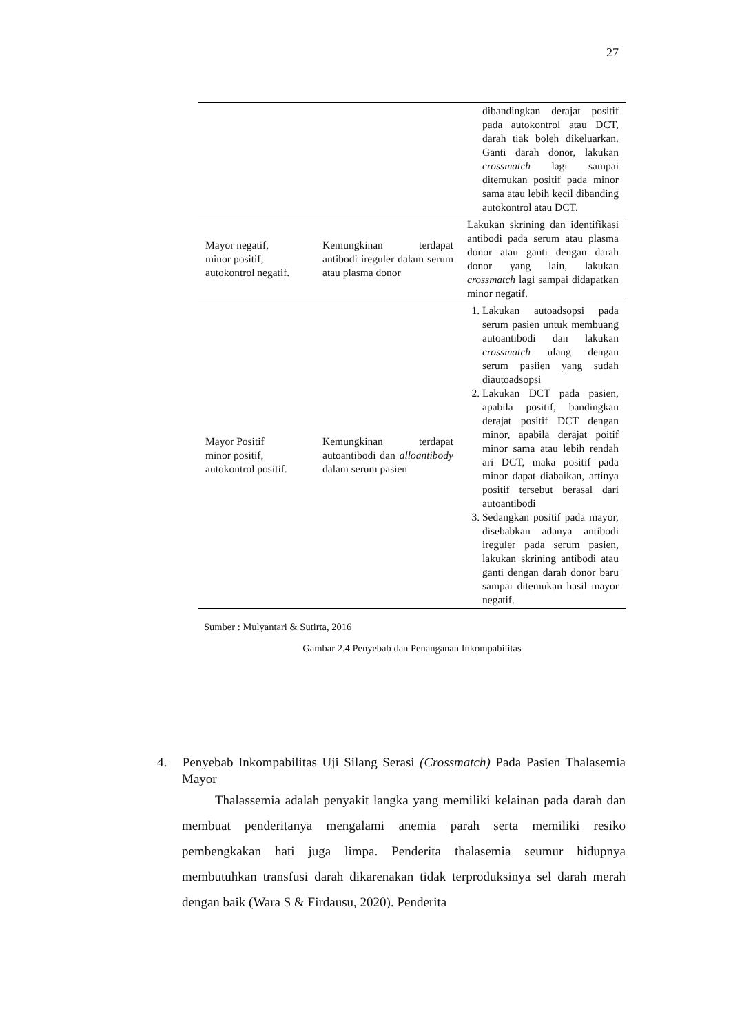27
| | | dibandingkan derajat positif pada autokontrol atau DCT, darah tiak boleh dikeluarkan. Ganti darah donor, lakukan crossmatch lagi sampai ditemukan positif pada minor sama atau lebih kecil dibanding autokontrol atau DCT. |
| Mayor negatif, minor positif, autokontrol negatif. | Kemungkinan terdapat antibodi ireguler dalam serum atau plasma donor | Lakukan skrining dan identifikasi antibodi pada serum atau plasma donor atau ganti dengan darah donor yang lain, lakukan crossmatch lagi sampai didapatkan minor negatif. |
| Mayor Positif minor positif, autokontrol positif. | Kemungkinan terdapat autoantibodi dan alloantibody dalam serum pasien | 1. Lakukan autoadsopsi pada serum pasien untuk membuang autoantibodi dan lakukan crossmatch ulang dengan serum pasiien yang sudah diautoadsopsi 2. Lakukan DCT pada pasien, apabila positif, bandingkan derajat positif DCT dengan minor, apabila derajat poitif minor sama atau lebih rendah ari DCT, maka positif pada minor dapat diabaikan, artinya positif tersebut berasal dari autoantibodi 3. Sedangkan positif pada mayor, disebabkan adanya antibodi ireguler pada serum pasien, lakukan skrining antibodi atau ganti dengan darah donor baru sampai ditemukan hasil mayor negatif. |
Sumber : Mulyantari & Sutirta, 2016
Gambar 2.4 Penyebab dan Penanganan Inkompabilitas
4. Penyebab Inkompabilitas Uji Silang Serasi (Crossmatch) Pada Pasien Thalasemia Mayor
Thalassemia adalah penyakit langka yang memiliki kelainan pada darah dan membuat penderitanya mengalami anemia parah serta memiliki resiko pembengkakan hati juga limpa. Penderita thalasemia seumur hidupnya membutuhkan transfusi darah dikarenakan tidak terproduksinya sel darah merah dengan baik (Wara S & Firdausu, 2020). Penderita